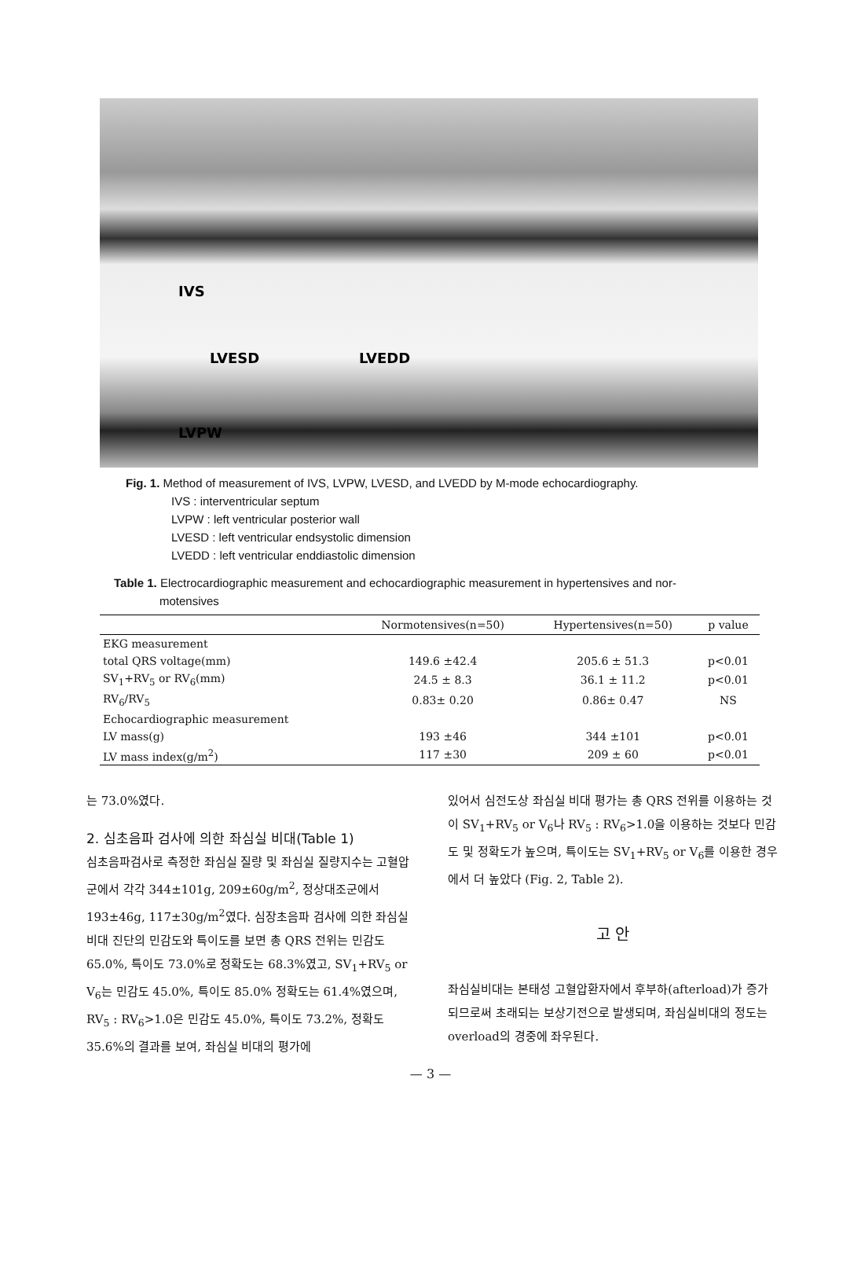IVS
LVESD LVEDD
LVPW
Fig. 1. Method of measurement of IVS, LVPW, LVESD, and LVEDD by M-mode echocardiography.
IVS : interventricular septum
LVPW : left ventricular posterior wall
LVESD : left ventricular endsystolic dimension
LVEDD : left ventricular enddiastolic dimension
Table 1. Electrocardiographic measurement and echocardiographic measurement in hypertensives and nor-
motensives
| | Normotensives(n=50) | Hypertensives(n=50) | p value |
| --- | --- | --- | --- |
| EKG measurement | | | |
| total QRS voltage(mm) | 149.6 ±42.4 | 205.6 ± 51.3 | p<0.01 |
| SV<sub>1</sub>+RV<sub>5</sub> or RV<sub>6</sub>(mm) | 24.5 ± 8.3 | 36.1 ± 11.2 | p<0.01 |
| RV<sub>6</sub>/RV<sub>5</sub> | 0.83± 0.20 | 0.86± 0.47 | NS |
| Echocardiographic measurement | | | |
| LV mass(g) | 193 ±46 | 344 ±101 | p<0.01 |
| LV mass index(g/m<sup>2</sup>) | 117 ±30 | 209 ± 60 | p<0.01 |
는 73.0%였다.
2. 심초음파 검사에 의한 좌심실 비대(Table 1)
심초음파검사로 측정한 좌심실 질량 및 좌심실 질량지수는 고혈압군에서 각각 344±101g, 209±60g/m<sup>2</sup>, 정상대조군에서 193±46g, 117±30g/m<sup>2</sup>였다. 심장초음파 검사에 의한 좌심실 비대 진단의 민감도와 특이도를 보면 총 QRS 전위는 민감도 65.0%, 특이도 73.0%로 정확도는 68.3%였고, SV<sub>1</sub>+RV<sub>5</sub> or V<sub>6</sub>는 민감도 45.0%, 특이도 85.0% 정확도는 61.4%였으며, RV<sub>5</sub> : RV<sub>6</sub>>1.0은 민감도 45.0%, 특이도 73.2%, 정확도 35.6%의 결과를 보여, 좌심실 비대의 평가에
있어서 심전도상 좌심실 비대 평가는 총 QRS 전위를 이용하는 것이 SV<sub>1</sub>+RV<sub>5</sub> or V<sub>6</sub>나 RV<sub>5</sub> : RV<sub>6</sub>>1.0을 이용하는 것보다 민감도 및 정확도가 높으며, 특이도는 SV<sub>1</sub>+RV<sub>5</sub> or V<sub>6</sub>를 이용한 경우에서 더 높았다 (Fig. 2, Table 2).
고 안
좌심실비대는 본태성 고혈압환자에서 후부하(afterload)가 증가되므로써 초래되는 보상기전으로 발생되며, 좌심실비대의 정도는 overload의 경중에 좌우된다.
— 3 —